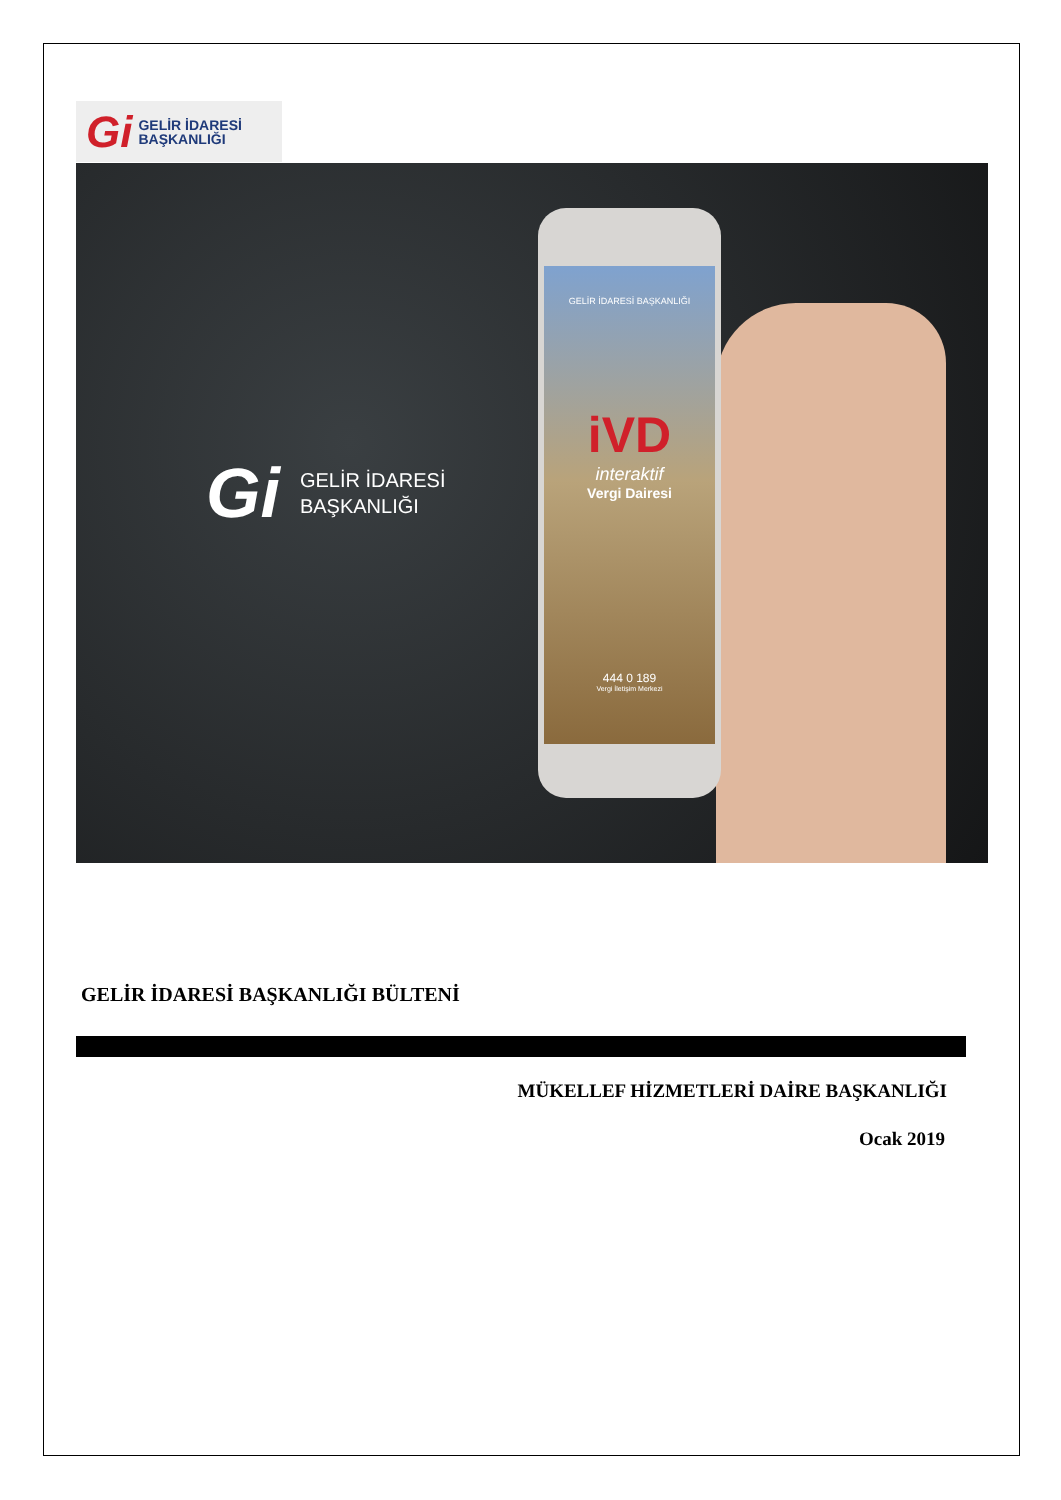Gi GELİR İDARESİ
BAŞKANLIĞI
Gi GELİR İDARESİ
BAŞKANLIĞI
GELİR İDARESİ BAŞKANLIĞI
iVD
interaktif
Vergi Dairesi
444 0 189
Vergi İletişim Merkezi
GELİR İDARESİ BAŞKANLIĞI BÜLTENİ
MÜKELLEF HİZMETLERİ DAİRE BAŞKANLIĞI
Ocak 2019